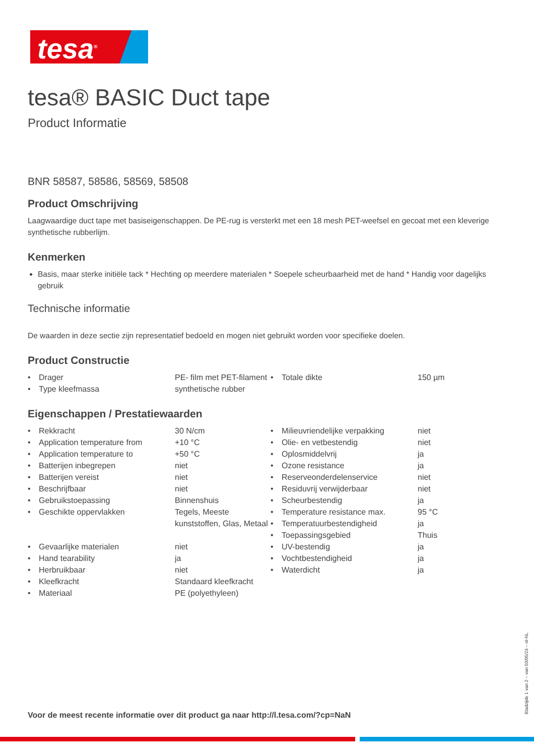tesa<sup>®</sup>
tesa® BASIC Duct tape
Product Informatie
BNR 58587, 58586, 58569, 58508
Product Omschrijving
Laagwaardige duct tape met basiseigenschappen. De PE-rug is versterkt met een 18 mesh PET-weefsel en gecoat met een kleverige synthetische rubberlijm.
Kenmerken
Basis, maar sterke initiële tack * Hechting op meerdere materialen * Soepele scheurbaarheid met de hand * Handig voor dagelijks gebruik
Technische informatie
De waarden in deze sectie zijn representatief bedoeld en mogen niet gebruikt worden voor specifieke doelen.
Product Constructie
| • | Drager | PE- film met PET-filament | • | Totale dikte | 150 µm |
| • | Type kleefmassa | synthetische rubber | | | |
Eigenschappen / Prestatiewaarden
| • | Rekkracht | 30 N/cm | • | Milieuvriendelijke verpakking | niet |
| • | Application temperature from | +10 °C | • | Olie- en vetbestendig | niet |
| • | Application temperature to | +50 °C | • | Oplosmiddelvrij | ja |
| • | Batterijen inbegrepen | niet | • | Ozone resistance | ja |
| • | Batterijen vereist | niet | • | Reserveonderdelenservice | niet |
| • | Beschrijfbaar | niet | • | Residuvrij verwijderbaar | niet |
| • | Gebruikstoepassing | Binnenshuis | • | Scheurbestendig | ja |
| • | Geschikte oppervlakken | Tegels, Meeste kunststoffen, Glas, Metaal | • | Temperature resistance max. | 95 °C |
| | | | • | Temperatuurbestendigheid | ja |
| | | | • | Toepassingsgebied | Thuis |
| • | Gevaarlijke materialen | niet | • | UV-bestendig | ja |
| • | Hand tearability | ja | • | Vochtbestendigheid | ja |
| • | Herbruikbaar | niet | • | Waterdicht | ja |
| • | Kleefkracht | Standaard kleefkracht | | | |
| • | Materiaal | PE (polyethyleen) | | | |
Voor de meest recente informatie over dit product ga naar http://l.tesa.com/?cp=NaN
Bladzijde 1 van 2 – van 03/05/24 – nl-NL